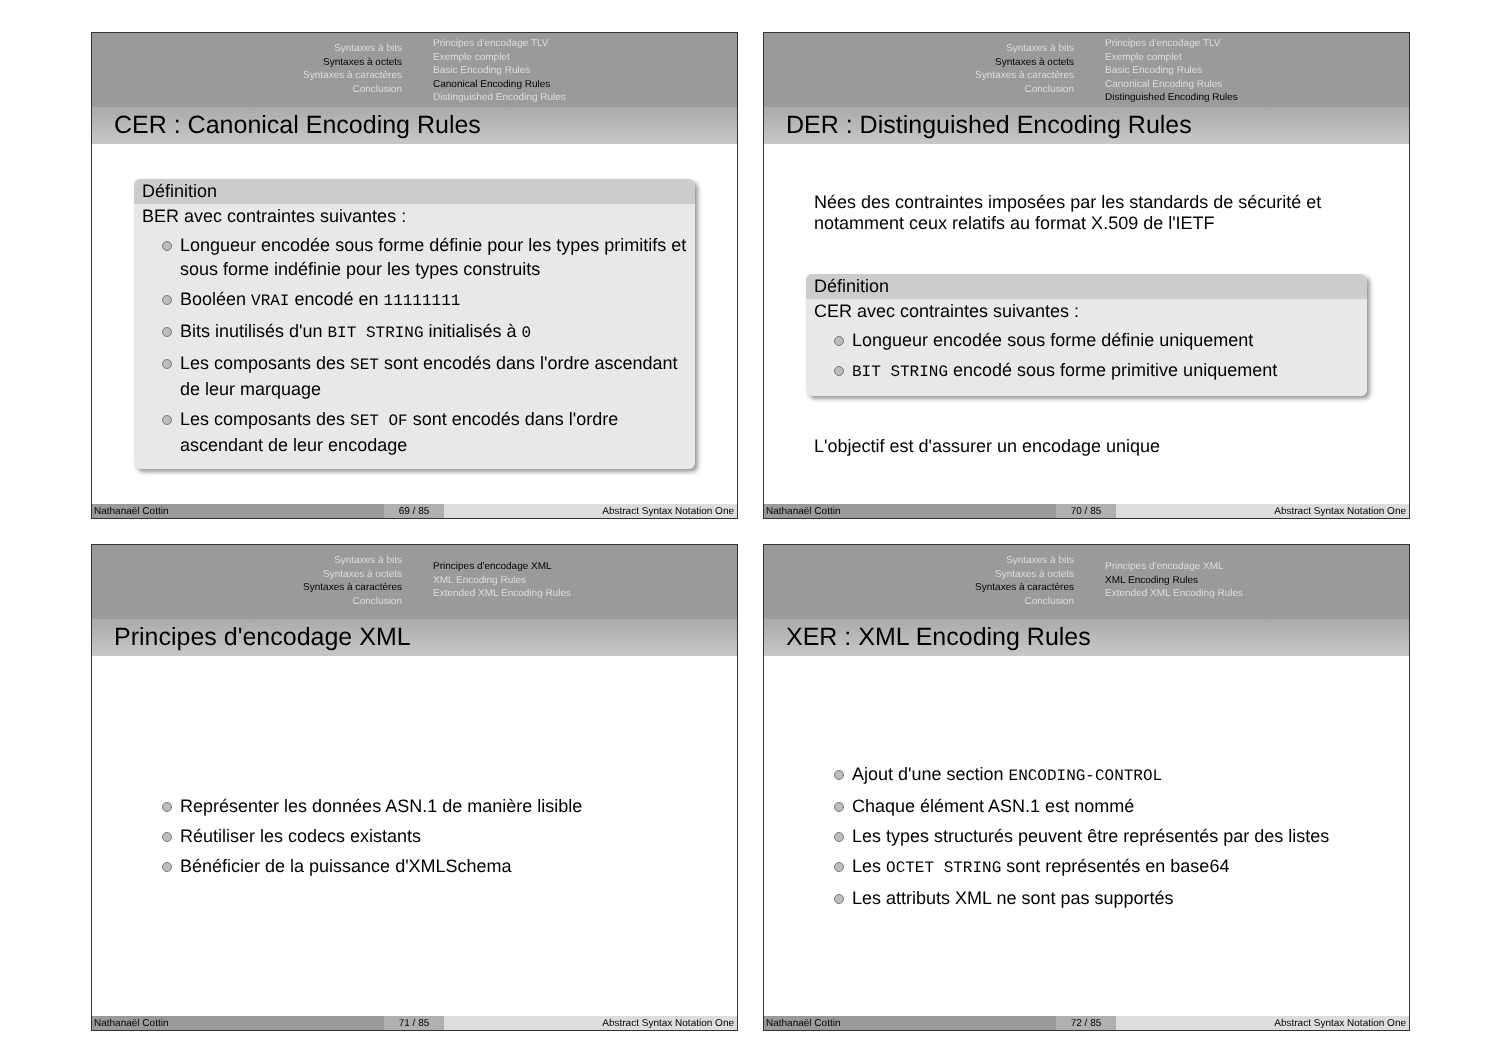Syntaxes à bits
Syntaxes à octets
Syntaxes à caractères
Conclusion
Principes d'encodage TLV
Exemple complet
Basic Encoding Rules
Canonical Encoding Rules
Distinguished Encoding Rules
CER : Canonical Encoding Rules
Définition
BER avec contraintes suivantes :
Longueur encodée sous forme définie pour les types primitifs et sous forme indéfinie pour les types construits
Booléen VRAI encodé en 11111111
Bits inutilisés d'un BIT STRING initialisés à 0
Les composants des SET sont encodés dans l'ordre ascendant de leur marquage
Les composants des SET OF sont encodés dans l'ordre ascendant de leur encodage
Nathanaël Cottin 69 / 85 Abstract Syntax Notation One
Syntaxes à bits
Syntaxes à octets
Syntaxes à caractères
Conclusion
Principes d'encodage TLV
Exemple complet
Basic Encoding Rules
Canonical Encoding Rules
Distinguished Encoding Rules
DER : Distinguished Encoding Rules
Nées des contraintes imposées par les standards de sécurité et notamment ceux relatifs au format X.509 de l'IETF
Définition
CER avec contraintes suivantes :
Longueur encodée sous forme définie uniquement
BIT STRING encodé sous forme primitive uniquement
L'objectif est d'assurer un encodage unique
Nathanaël Cottin 70 / 85 Abstract Syntax Notation One
Syntaxes à bits
Syntaxes à octets
Syntaxes à caractères
Conclusion
Principes d'encodage XML
XML Encoding Rules
Extended XML Encoding Rules
Principes d'encodage XML
Représenter les données ASN.1 de manière lisible
Réutiliser les codecs existants
Bénéficier de la puissance d'XMLSchema
Nathanaël Cottin 71 / 85 Abstract Syntax Notation One
Syntaxes à bits
Syntaxes à octets
Syntaxes à caractères
Conclusion
Principes d'encodage XML
XML Encoding Rules
Extended XML Encoding Rules
XER : XML Encoding Rules
Ajout d'une section ENCODING-CONTROL
Chaque élément ASN.1 est nommé
Les types structurés peuvent être représentés par des listes
Les OCTET STRING sont représentés en base64
Les attributs XML ne sont pas supportés
Nathanaël Cottin 72 / 85 Abstract Syntax Notation One